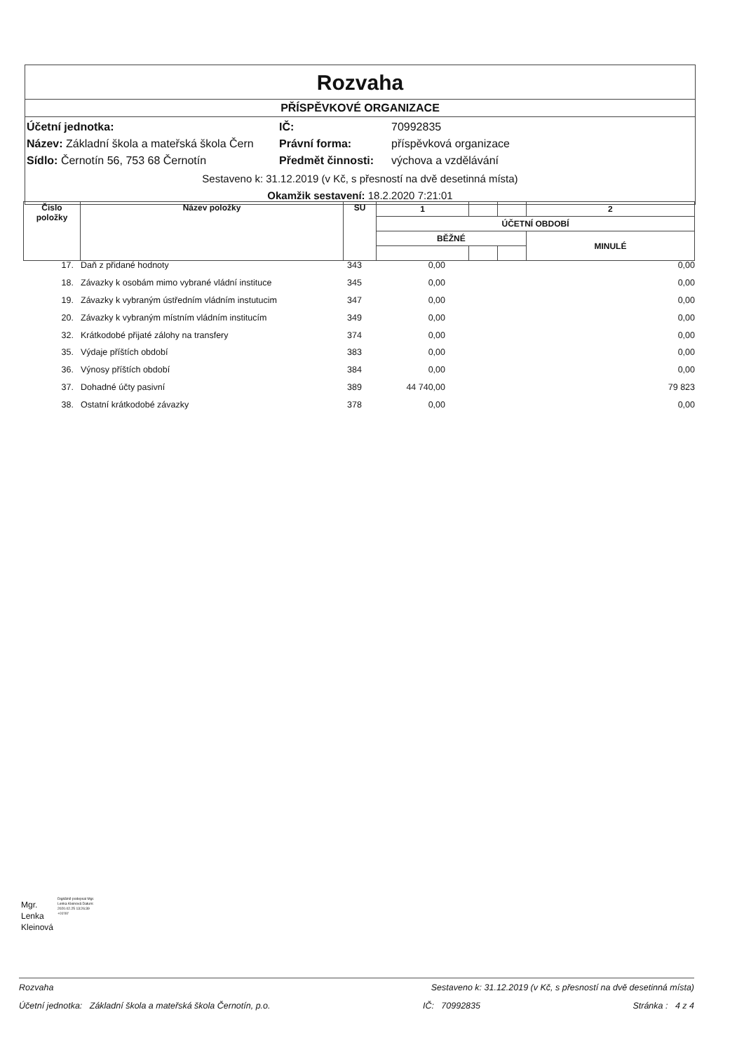Rozvaha
PŘÍSPĚVKOVÉ ORGANIZACE
Účetní jednotka: IČ: 70992835
Název: Základní škola a mateřská škola Čern Právní forma: příspěvková organizace
Sídlo: Černotín 56, 753 68 Černotín Předmět činnosti: výchova a vzdělávání
Sestaveno k: 31.12.2019 (v Kč, s přesností na dvě desetinná místa)
Okamžik sestavení: 18.2.2020 7:21:01
| Číslo položky | Název položky | SU | 1 | | | 2 |
| | | | ÚČETNÍ OBDOBÍ | | | |
| | | | BĚŽNÉ | | | MINULÉ |
| 17. | | Daň z přidané hodnoty | 343 | 0,00 | 0,00 |
| 18. | | Závazky k osobám mimo vybrané vládní instituce | 345 | 0,00 | 0,00 |
| 19. | | Závazky k vybraným ústředním vládním instutucim | 347 | 0,00 | 0,00 |
| 20. | | Závazky k vybraným místním vládním institucím | 349 | 0,00 | 0,00 |
| 32. | | Krátkodobé přijaté zálohy na transfery | 374 | 0,00 | 0,00 |
| 35. | | Výdaje příštích období | 383 | 0,00 | 0,00 |
| 36. | | Výnosy příštích období | 384 | 0,00 | 0,00 |
| 37. | | Dohadné účty pasivní | 389 | 44 740,00 | 79 823 |
| 38. | | Ostatní krátkodobé závazky | 378 | 0,00 | 0,00 |
Mgr.
Lenka
Kleinová
Digitálně podepsal Mgr. Lenka Kleinová Datum: 2020.02.25 13:26:39 +01'00'
Rozvaha Sestaveno k: 31.12.2019 (v Kč, s přesností na dvě desetinná místa)
Účetní jednotka: Základní škola a mateřská škola Černotín, p.o. IČ: 70992835 Stránka : 4 z 4